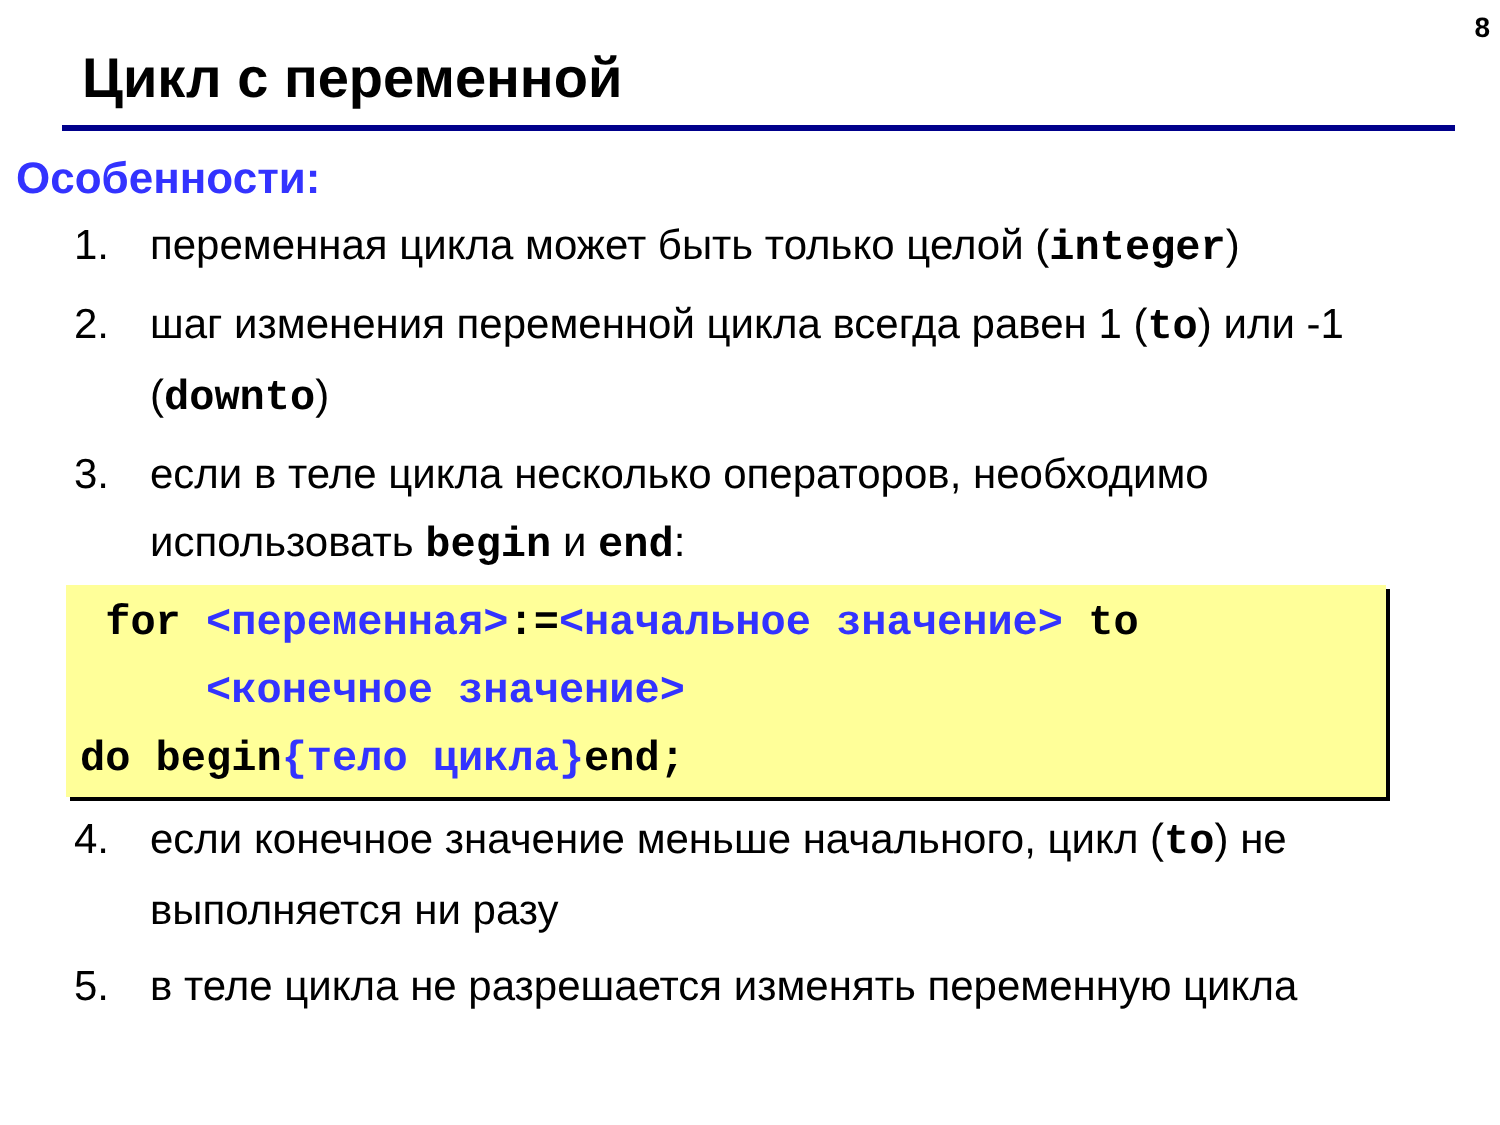8
Цикл с переменной
Особенности:
1. переменная цикла может быть только целой (integer)
2. шаг изменения переменной цикла всегда равен 1 (to) или -1 (downto)
3. если в теле цикла несколько операторов, необходимо использовать begin и end:
for <переменная>:=<начальное значение> to
<конечное значение>
do begin{тело цикла}end;
4. если конечное значение меньше начального, цикл (to) не выполняется ни разу
5. в теле цикла не разрешается изменять переменную цикла